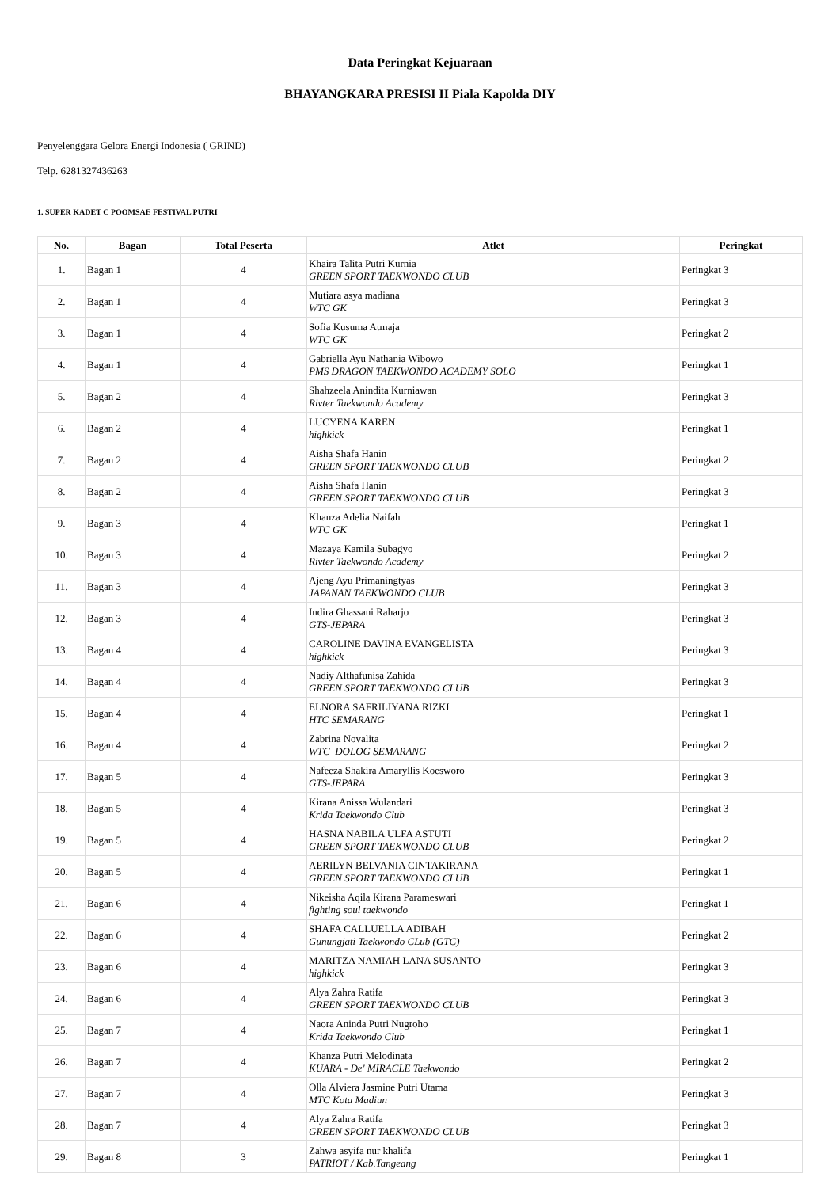Data Peringkat Kejuaraan
BHAYANGKARA PRESISI II Piala Kapolda DIY
Penyelenggara Gelora Energi Indonesia ( GRIND)
Telp. 6281327436263
1. SUPER KADET C POOMSAE FESTIVAL PUTRI
| No. | Bagan | Total Peserta | Atlet | Peringkat |
| --- | --- | --- | --- | --- |
| 1. | Bagan 1 | 4 | Khaira Talita Putri Kurnia GREEN SPORT TAEKWONDO CLUB | Peringkat 3 |
| 2. | Bagan 1 | 4 | Mutiara asya madiana WTC GK | Peringkat 3 |
| 3. | Bagan 1 | 4 | Sofia Kusuma Atmaja WTC GK | Peringkat 2 |
| 4. | Bagan 1 | 4 | Gabriella Ayu Nathania Wibowo PMS DRAGON TAEKWONDO ACADEMY SOLO | Peringkat 1 |
| 5. | Bagan 2 | 4 | Shahzeela Anindita Kurniawan Rivter Taekwondo Academy | Peringkat 3 |
| 6. | Bagan 2 | 4 | LUCYENA KAREN highkick | Peringkat 1 |
| 7. | Bagan 2 | 4 | Aisha Shafa Hanin GREEN SPORT TAEKWONDO CLUB | Peringkat 2 |
| 8. | Bagan 2 | 4 | Aisha Shafa Hanin GREEN SPORT TAEKWONDO CLUB | Peringkat 3 |
| 9. | Bagan 3 | 4 | Khanza Adelia Naifah WTC GK | Peringkat 1 |
| 10. | Bagan 3 | 4 | Mazaya Kamila Subagyo Rivter Taekwondo Academy | Peringkat 2 |
| 11. | Bagan 3 | 4 | Ajeng Ayu Primaningtyas JAPANAN TAEKWONDO CLUB | Peringkat 3 |
| 12. | Bagan 3 | 4 | Indira Ghassani Raharjo GTS-JEPARA | Peringkat 3 |
| 13. | Bagan 4 | 4 | CAROLINE DAVINA EVANGELISTA highkick | Peringkat 3 |
| 14. | Bagan 4 | 4 | Nadiy Althafunisa Zahida GREEN SPORT TAEKWONDO CLUB | Peringkat 3 |
| 15. | Bagan 4 | 4 | ELNORA SAFRILIYANA RIZKI HTC SEMARANG | Peringkat 1 |
| 16. | Bagan 4 | 4 | Zabrina Novalita WTC_DOLOG SEMARANG | Peringkat 2 |
| 17. | Bagan 5 | 4 | Nafeeza Shakira Amaryllis Koesworo GTS-JEPARA | Peringkat 3 |
| 18. | Bagan 5 | 4 | Kirana Anissa Wulandari Krida Taekwondo Club | Peringkat 3 |
| 19. | Bagan 5 | 4 | HASNA NABILA ULFA ASTUTI GREEN SPORT TAEKWONDO CLUB | Peringkat 2 |
| 20. | Bagan 5 | 4 | AERILYN BELVANIA CINTAKIRANA GREEN SPORT TAEKWONDO CLUB | Peringkat 1 |
| 21. | Bagan 6 | 4 | Nikeisha Aqila Kirana Parameswari fighting soul taekwondo | Peringkat 1 |
| 22. | Bagan 6 | 4 | SHAFA CALLUELLA ADIBAH Gunungjati Taekwondo CLub (GTC) | Peringkat 2 |
| 23. | Bagan 6 | 4 | MARITZA NAMIAH LANA SUSANTO highkick | Peringkat 3 |
| 24. | Bagan 6 | 4 | Alya Zahra Ratifa GREEN SPORT TAEKWONDO CLUB | Peringkat 3 |
| 25. | Bagan 7 | 4 | Naora Aninda Putri Nugroho Krida Taekwondo Club | Peringkat 1 |
| 26. | Bagan 7 | 4 | Khanza Putri Melodinata KUARA - De' MIRACLE Taekwondo | Peringkat 2 |
| 27. | Bagan 7 | 4 | Olla Alviera Jasmine Putri Utama MTC Kota Madiun | Peringkat 3 |
| 28. | Bagan 7 | 4 | Alya Zahra Ratifa GREEN SPORT TAEKWONDO CLUB | Peringkat 3 |
| 29. | Bagan 8 | 3 | Zahwa asyifa nur khalifa PATRIOT / Kab.Tangeang | Peringkat 1 |